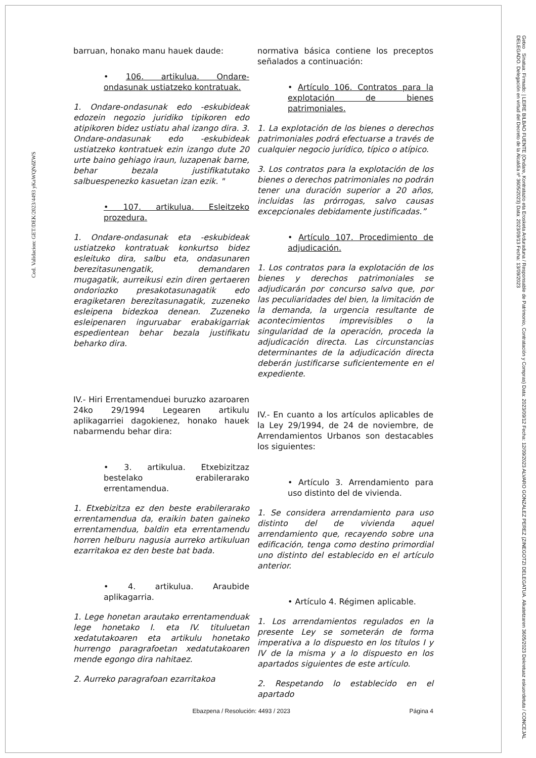Cod. Validacion: GET/DEK/2023/4493 yKaWQNdZWS
Getxo Sinatua: Firmado: | LEIRE BILBAO FUENTE (Ondare, Kontratazio eta Erosketa Arduraduna / Responsable de Patrimonio, Contratación y Compras) Data: 2023/09/12 Fecha: 12/09/2023 ALVARO GONZALEZ PEREZ (ZINEGOTZI DELEGATUA. Alkatetzaren 3605/2023 Dekretuaz eskuordetuta / CONCEJAL DELEGADO. Delegación en virtud del Decreto de la Alcaldía nº 3605/2023) Data: 2023/09/13 Fecha: 13/09/2023
barruan, honako manu hauek daude:
• 106. artikulua. Ondare-ondasunak ustiatzeko kontratuak.
1. Ondare-ondasunak edo -eskubideak edozein negozio juridiko tipikoren edo atipikoren bidez ustiatu ahal izango dira. 3. Ondare-ondasunak edo -eskubideak ustiatzeko kontratuek ezin izango dute 20 urte baino gehiago iraun, luzapenak barne, behar bezala justifikatutako salbuespenezko kasuetan izan ezik. "
• 107. artikulua. Esleitzeko prozedura.
1. Ondare-ondasunak eta -eskubideak ustiatzeko kontratuak konkurtso bidez esleituko dira, salbu eta, ondasunaren berezitasunengatik, demandaren mugagatik, aurreikusi ezin diren gertaeren ondoriozko presakotasunagatik edo eragiketaren berezitasunagatik, zuzeneko esleipena bidezkoa denean. Zuzeneko esleipenaren inguruabar erabakigarriak espedientean behar bezala justifikatu beharko dira.
IV.- Hiri Errentamenduei buruzko azaroaren 24ko 29/1994 Legearen artikulu aplikagarriei dagokienez, honako hauek nabarmendu behar dira:
• 3. artikulua. Etxebizitzaz bestelako erabilerarako errentamendua.
1. Etxebizitza ez den beste erabilerarako errentamendua da, eraikin baten gaineko errentamendua, baldin eta errentamendu horren helburu nagusia aurreko artikuluan ezarritakoa ez den beste bat bada.
• 4. artikulua. Araubide aplikagarria.
1. Lege honetan arautako errentamenduak lege honetako I. eta IV. tituluetan xedatutakoaren eta artikulu honetako hurrengo paragrafoetan xedatutakoaren mende egongo dira nahitaez.
2. Aurreko paragrafoan ezarritakoa
normativa básica contiene los preceptos señalados a continuación:
• Artículo 106. Contratos para la explotación de bienes patrimoniales.
1. La explotación de los bienes o derechos patrimoniales podrá efectuarse a través de cualquier negocio jurídico, típico o atípico.
3. Los contratos para la explotación de los bienes o derechos patrimoniales no podrán tener una duración superior a 20 años, incluidas las prórrogas, salvo causas excepcionales debidamente justificadas.”
• Artículo 107. Procedimiento de adjudicación.
1. Los contratos para la explotación de los bienes y derechos patrimoniales se adjudicarán por concurso salvo que, por las peculiaridades del bien, la limitación de la demanda, la urgencia resultante de acontecimientos imprevisibles o la singularidad de la operación, proceda la adjudicación directa. Las circunstancias determinantes de la adjudicación directa deberán justificarse suficientemente en el expediente.
IV.- En cuanto a los artículos aplicables de la Ley 29/1994, de 24 de noviembre, de Arrendamientos Urbanos son destacables los siguientes:
• Artículo 3. Arrendamiento para uso distinto del de vivienda.
1. Se considera arrendamiento para uso distinto del de vivienda aquel arrendamiento que, recayendo sobre una edificación, tenga como destino primordial uno distinto del establecido en el artículo anterior.
• Artículo 4. Régimen aplicable.
1. Los arrendamientos regulados en la presente Ley se someterán de forma imperativa a lo dispuesto en los títulos I y IV de la misma y a lo dispuesto en los apartados siguientes de este artículo.
2. Respetando lo establecido en el apartado
Ebazpena / Resolución: 4493 / 2023 Página 4